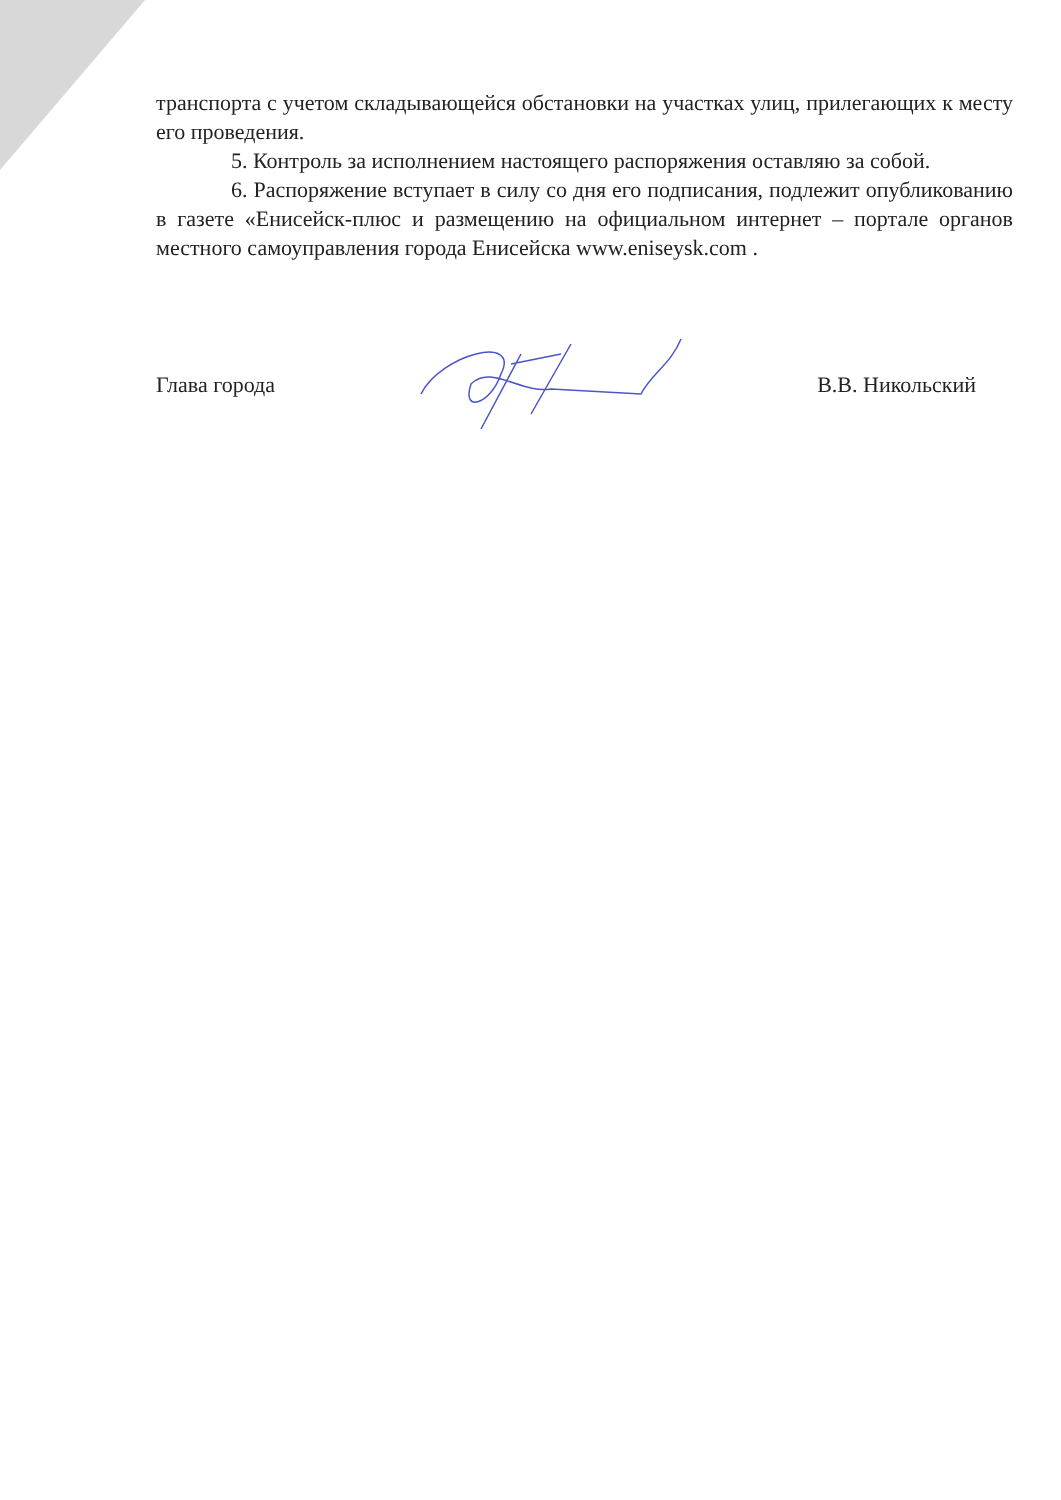транспорта с учетом складывающейся обстановки на участках улиц, прилегающих к месту его проведения.
5. Контроль за исполнением настоящего распоряжения оставляю за собой.
6. Распоряжение вступает в силу со дня его подписания, подлежит опубликованию в газете «Енисейск-плюс и размещению на официальном интернет – портале органов местного самоуправления города Енисейска www.eniseysk.com .
Глава города В.В. Никольский